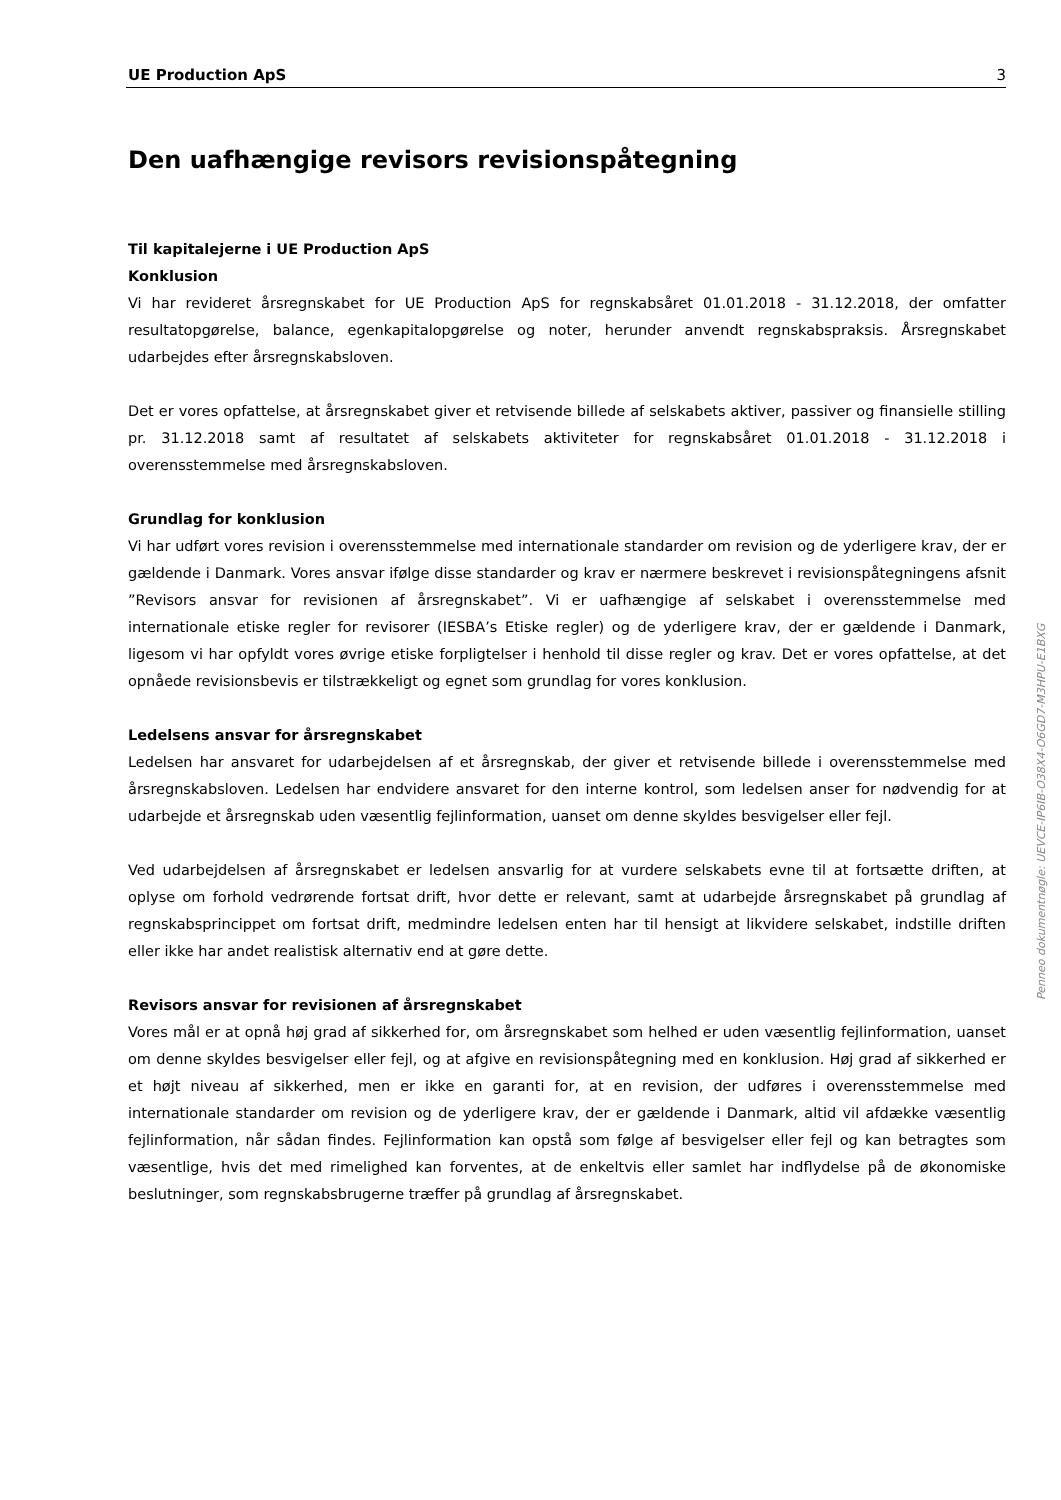UE Production ApS 3
Den uafhængige revisors revisionspåtegning
Til kapitalejerne i UE Production ApS
Konklusion
Vi har revideret årsregnskabet for UE Production ApS for regnskabsåret 01.01.2018 - 31.12.2018, der omfatter resultatopgørelse, balance, egenkapitalopgørelse og noter, herunder anvendt regnskabspraksis. Årsregnskabet udarbejdes efter årsregnskabsloven.
Det er vores opfattelse, at årsregnskabet giver et retvisende billede af selskabets aktiver, passiver og finansielle stilling pr. 31.12.2018 samt af resultatet af selskabets aktiviteter for regnskabsåret 01.01.2018 - 31.12.2018 i overensstemmelse med årsregnskabsloven.
Grundlag for konklusion
Vi har udført vores revision i overensstemmelse med internationale standarder om revision og de yderligere krav, der er gældende i Danmark. Vores ansvar ifølge disse standarder og krav er nærmere beskrevet i revisionspåtegningens afsnit ”Revisors ansvar for revisionen af årsregnskabet”. Vi er uafhængige af selskabet i overensstemmelse med internationale etiske regler for revisorer (IESBA’s Etiske regler) og de yderligere krav, der er gældende i Danmark, ligesom vi har opfyldt vores øvrige etiske forpligtelser i henhold til disse regler og krav. Det er vores opfattelse, at det opnåede revisionsbevis er tilstrækkeligt og egnet som grundlag for vores konklusion.
Ledelsens ansvar for årsregnskabet
Ledelsen har ansvaret for udarbejdelsen af et årsregnskab, der giver et retvisende billede i overensstemmelse med årsregnskabsloven. Ledelsen har endvidere ansvaret for den interne kontrol, som ledelsen anser for nødvendig for at udarbejde et årsregnskab uden væsentlig fejlinformation, uanset om denne skyldes besvigelser eller fejl.
Ved udarbejdelsen af årsregnskabet er ledelsen ansvarlig for at vurdere selskabets evne til at fortsætte driften, at oplyse om forhold vedrørende fortsat drift, hvor dette er relevant, samt at udarbejde årsregnskabet på grundlag af regnskabsprincippet om fortsat drift, medmindre ledelsen enten har til hensigt at likvidere selskabet, indstille driften eller ikke har andet realistisk alternativ end at gøre dette.
Revisors ansvar for revisionen af årsregnskabet
Vores mål er at opnå høj grad af sikkerhed for, om årsregnskabet som helhed er uden væsentlig fejlinformation, uanset om denne skyldes besvigelser eller fejl, og at afgive en revisionspåtegning med en konklusion. Høj grad af sikkerhed er et højt niveau af sikkerhed, men er ikke en garanti for, at en revision, der udføres i overensstemmelse med internationale standarder om revision og de yderligere krav, der er gældende i Danmark, altid vil afdække væsentlig fejlinformation, når sådan findes. Fejlinformation kan opstå som følge af besvigelser eller fejl og kan betragtes som væsentlige, hvis det med rimelighed kan forventes, at de enkeltvis eller samlet har indflydelse på de økonomiske beslutninger, som regnskabsbrugerne træffer på grundlag af årsregnskabet.
Penneo dokumentnøgle: UEVCE-IP6IB-O38X4-O6GD7-M3HPU-E1BXG